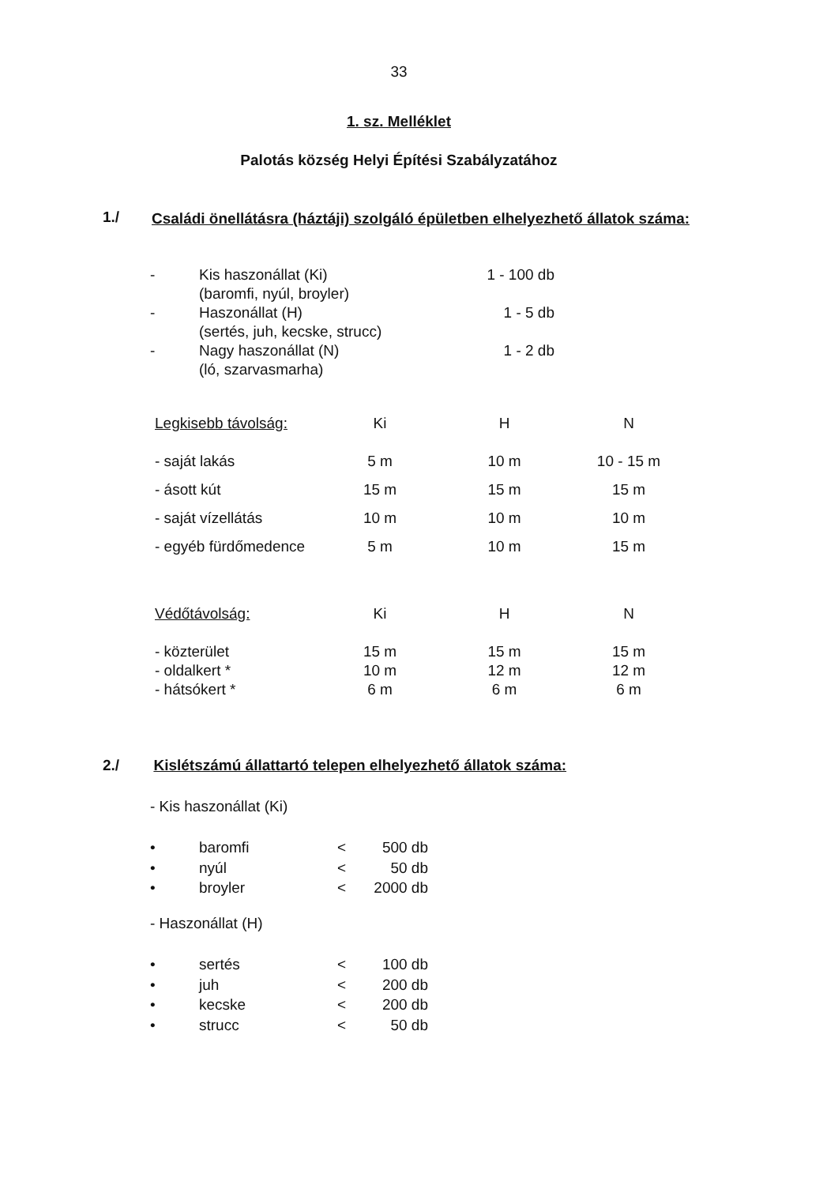33
1. sz. Melléklet
Palotás község Helyi Építési Szabályzatához
1./
Családi önellátásra (háztáji) szolgáló épületben elhelyezhető állatok száma:
| - | Kis haszonállat (Ki) (baromfi, nyúl, broyler) | 1 - 100 db |
| - | Haszonállat (H) (sertés, juh, kecske, strucc) | 1 - 5 db |
| - | Nagy haszonállat (N) (ló, szarvasmarha) | 1 - 2 db |
| Legkisebb távolság: | Ki | H | N |
| - saját lakás | 5 m | 10 m | 10 - 15 m |
| - ásott kút | 15 m | 15 m | 15 m |
| - saját vízellátás | 10 m | 10 m | 10 m |
| - egyéb fürdőmedence | 5 m | 10 m | 15 m |
| Védőtávolság: | Ki | H | N |
| - közterület | 15 m | 15 m | 15 m |
| - oldalkert * | 10 m | 12 m | 12 m |
| - hátsókert * | 6 m | 6 m | 6 m |
2./ Kislétszámú állattartó telepen elhelyezhető állatok száma:
- Kis haszonállat (Ki)
| • | baromfi | < | 500 db |
| • | nyúl | < | 50 db |
| • | broyler | < | 2000 db |
- Haszonállat (H)
| • | sertés | < | 100 db |
| • | juh | < | 200 db |
| • | kecske | < | 200 db |
| • | strucc | < | 50 db |